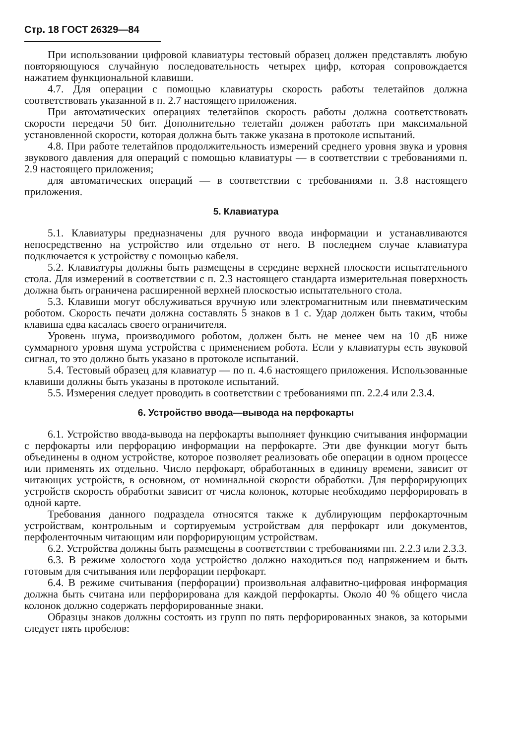Стр. 18 ГОСТ 26329—84
При использовании цифровой клавиатуры тестовый образец должен представлять любую повторяющуюся случайную последовательность четырех цифр, которая сопровождается нажатием функциональной клавиши.
4.7. Для операции с помощью клавиатуры скорость работы телетайпов должна соответствовать указанной в п. 2.7 настоящего приложения.
При автоматических операциях телетайпов скорость работы должна соответствовать скорости передачи 50 бит. Дополнительно телетайп должен работать при максимальной установленной скорости, которая должна быть также указана в протоколе испытаний.
4.8. При работе телетайпов продолжительность измерений среднего уровня звука и уровня звукового давления для операций с помощью клавиатуры — в соответствии с требованиями п. 2.9 настоящего приложения;
для автоматических операций — в соответствии с требованиями п. 3.8 настоящего приложения.
5. Клавиатура
5.1. Клавиатуры предназначены для ручного ввода информации и устанавливаются непосредственно на устройство или отдельно от него. В последнем случае клавиатура подключается к устройству с помощью кабеля.
5.2. Клавиатуры должны быть размещены в середине верхней плоскости испытательного стола. Для измерений в соответствии с п. 2.3 настоящего стандарта измерительная поверхность должна быть ограничена расширенной верхней плоскостью испытательного стола.
5.3. Клавиши могут обслуживаться вручную или электромагнитным или пневматическим роботом. Скорость печати должна составлять 5 знаков в 1 с. Удар должен быть таким, чтобы клавиша едва касалась своего ограничителя.
Уровень шума, производимого роботом, должен быть не менее чем на 10 дБ ниже суммарного уровня шума устройства с применением робота. Если у клавиатуры есть звуковой сигнал, то это должно быть указано в протоколе испытаний.
5.4. Тестовый образец для клавиатур — по п. 4.6 настоящего приложения. Использованные клавиши должны быть указаны в протоколе испытаний.
5.5. Измерения следует проводить в соответствии с требованиями пп. 2.2.4 или 2.3.4.
6. Устройство ввода—вывода на перфокарты
6.1. Устройство ввода-вывода на перфокарты выполняет функцию считывания информации с перфокарты или перфорацию информации на перфокарте. Эти две функции могут быть объединены в одном устройстве, которое позволяет реализовать обе операции в одном процессе или применять их отдельно. Число перфокарт, обработанных в единицу времени, зависит от читающих устройств, в основном, от номинальной скорости обработки. Для перфорирующих устройств скорость обработки зависит от числа колонок, которые необходимо перфорировать в одной карте.
Требования данного подраздела относятся также к дублирующим перфокарточным устройствам, контрольным и сортируемым устройствам для перфокарт или документов, перфоленточным читающим или порфорирующим устройствам.
6.2. Устройства должны быть размещены в соответствии с требованиями пп. 2.2.3 или 2.3.3.
6.3. В режиме холостого хода устройство должно находиться под напряжением и быть готовым для считывания или перфорации перфокарт.
6.4. В режиме считывания (перфорации) произвольная алфавитно-цифровая информация должна быть считана или перфорирована для каждой перфокарты. Около 40 % общего числа колонок должно содержать перфорированные знаки.
Образцы знаков должны состоять из групп по пять перфорированных знаков, за которыми следует пять пробелов: